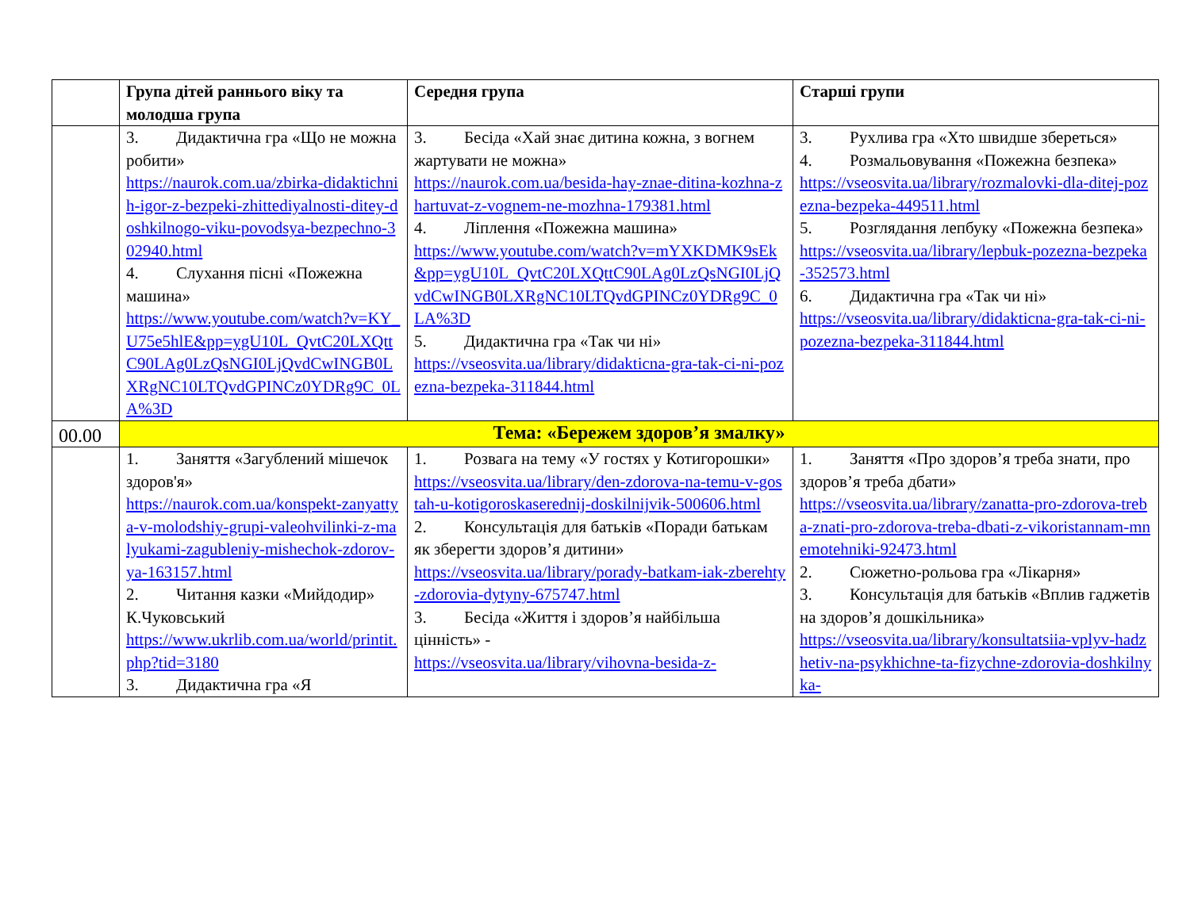| | Група дітей раннього віку та молодша група | Середня група | Старші групи |
| --- | --- | --- | --- |
| | 3. Дидактична гра «Що не можна робити» https://naurok.com.ua/zbirka-didaktichnih-igor-z-bezpeki-zhittediyalnosti-ditey-doshkilnogo-viku-povodsya-bezpechno-302940.html 4. Слухання пісні «Пожежна машина» https://www.youtube.com/watch?v=KY_U75e5hlE&pp=ygU10L_QvtC20LXQttC90LAg0LzQsNGI0LjQvdCwINGB0LXRgNC10LTQvdGPINCz0YDRg9C_0LA%3D | 3. Бесіда «Хай знає дитина кожна, з вогнем жартувати не можна» https://naurok.com.ua/besida-hay-znae-ditina-kozhna-zhartuvat-z-vognem-ne-mozhna-179381.html 4. Ліплення «Пожежна машина» https://www.youtube.com/watch?v=mYXKDMK9sEk&pp=ygU10L_QvtC20LXQttC90LAg0LzQsNGI0LjQvdCwINGB0LXRgNC10LTQvdGPINCz0YDRg9C_0LA%3D 5. Дидактична гра «Так чи ні» https://vseosvita.ua/library/didakticna-gra-tak-ci-ni-pozezna-bezpeka-311844.html | 3. Рухлива гра «Хто швидше збереться» 4. Розмальовування «Пожежна безпека» https://vseosvita.ua/library/rozmalovki-dla-ditej-pozezna-bezpeka-449511.html 5. Розглядання лепбуку «Пожежна безпека» https://vseosvita.ua/library/lepbuk-pozezna-bezpeka-352573.html 6. Дидактична гра «Так чи ні» https://vseosvita.ua/library/didakticna-gra-tak-ci-ni-pozezna-bezpeka-311844.html |
| 00.00 | Тема: «Бережем здоров’я змалку» | | |
| | 1. Заняття «Загублений мішечок здоров'я» https://naurok.com.ua/konspekt-zanyattya-v-molodshiy-grupi-valeohvilinki-z-malyukami-zagubleniy-mishechok-zdorov-ya-163157.html 2. Читання казки «Мийдодир» К.Чуковський https://www.ukrlib.com.ua/world/printit.php?tid=3180 3. Дидактична гра «Я | 1. Розвага на тему «У гостях у Котигорошки» https://vseosvita.ua/library/den-zdorova-na-temu-v-gostah-u-kotigoroskaserednij-doskilnijvik-500606.html 2. Консультація для батьків «Поради батькам як зберегти здоров’я дитини» https://vseosvita.ua/library/porady-batkam-iak-zberehty-zdorovia-dytyny-675747.html 3. Бесіда «Життя і здоров’я найбільша цінність» - https://vseosvita.ua/library/vihovna-besida-z- | 1. Заняття «Про здоров’я треба знати, про здоров’я треба дбати» https://vseosvita.ua/library/zanatta-pro-zdorova-treba-znati-pro-zdorova-treba-dbati-z-vikoristannam-mnemotehniki-92473.html 2. Сюжетно-рольова гра «Лікарня» 3. Консультація для батьків «Вплив гаджетів на здоров’я дошкільника» https://vseosvita.ua/library/konsultatsiia-vplyv-hadzhetiv-na-psykhichne-ta-fizychne-zdorovia-doshkilnyka- |